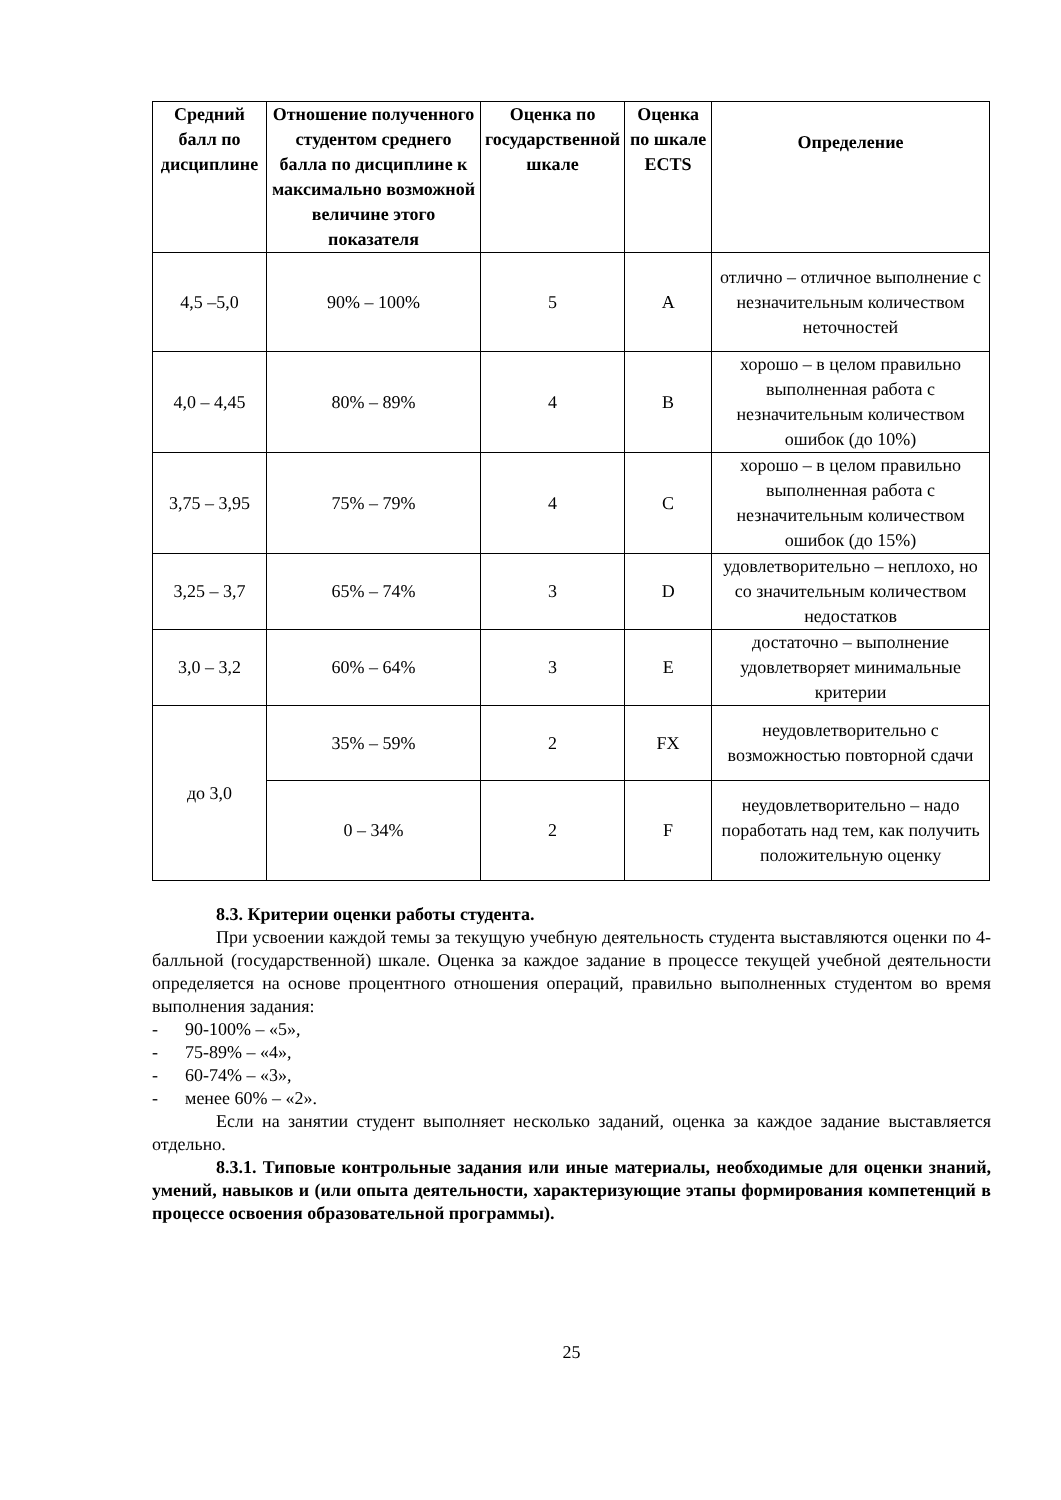| Средний балл по дисциплине | Отношение полученного студентом среднего балла по дисциплине к максимально возможной величине этого показателя | Оценка по государственной шкале | Оценка по шкале ECTS | Определение |
| --- | --- | --- | --- | --- |
| 4,5 –5,0 | 90% – 100% | 5 | A | отлично – отличное выполнение с незначительным количеством неточностей |
| 4,0 – 4,45 | 80% – 89% | 4 | B | хорошо – в целом правильно выполненная работа с незначительным количеством ошибок (до 10%) |
| 3,75 – 3,95 | 75% – 79% | 4 | C | хорошо – в целом правильно выполненная работа с незначительным количеством ошибок (до 15%) |
| 3,25 – 3,7 | 65% – 74% | 3 | D | удовлетворительно – неплохо, но со значительным количеством недостатков |
| 3,0 – 3,2 | 60% – 64% | 3 | E | достаточно – выполнение удовлетворяет минимальные критерии |
| до 3,0 | 35% – 59% | 2 | FX | неудовлетворительно с возможностью повторной сдачи |
| | 0 – 34% | 2 | F | неудовлетворительно – надо поработать над тем, как получить положительную оценку |
8.3. Критерии оценки работы студента.
При усвоении каждой темы за текущую учебную деятельность студента выставляются оценки по 4-балльной (государственной) шкале. Оценка за каждое задание в процессе текущей учебной деятельности определяется на основе процентного отношения операций, правильно выполненных студентом во время выполнения задания:
- 90-100% – «5»,
- 75-89% – «4»,
- 60-74% – «3»,
- менее 60% – «2».
Если на занятии студент выполняет несколько заданий, оценка за каждое задание выставляется отдельно.
8.3.1. Типовые контрольные задания или иные материалы, необходимые для оценки знаний, умений, навыков и (или опыта деятельности, характеризующие этапы формирования компетенций в процессе освоения образовательной программы).
25